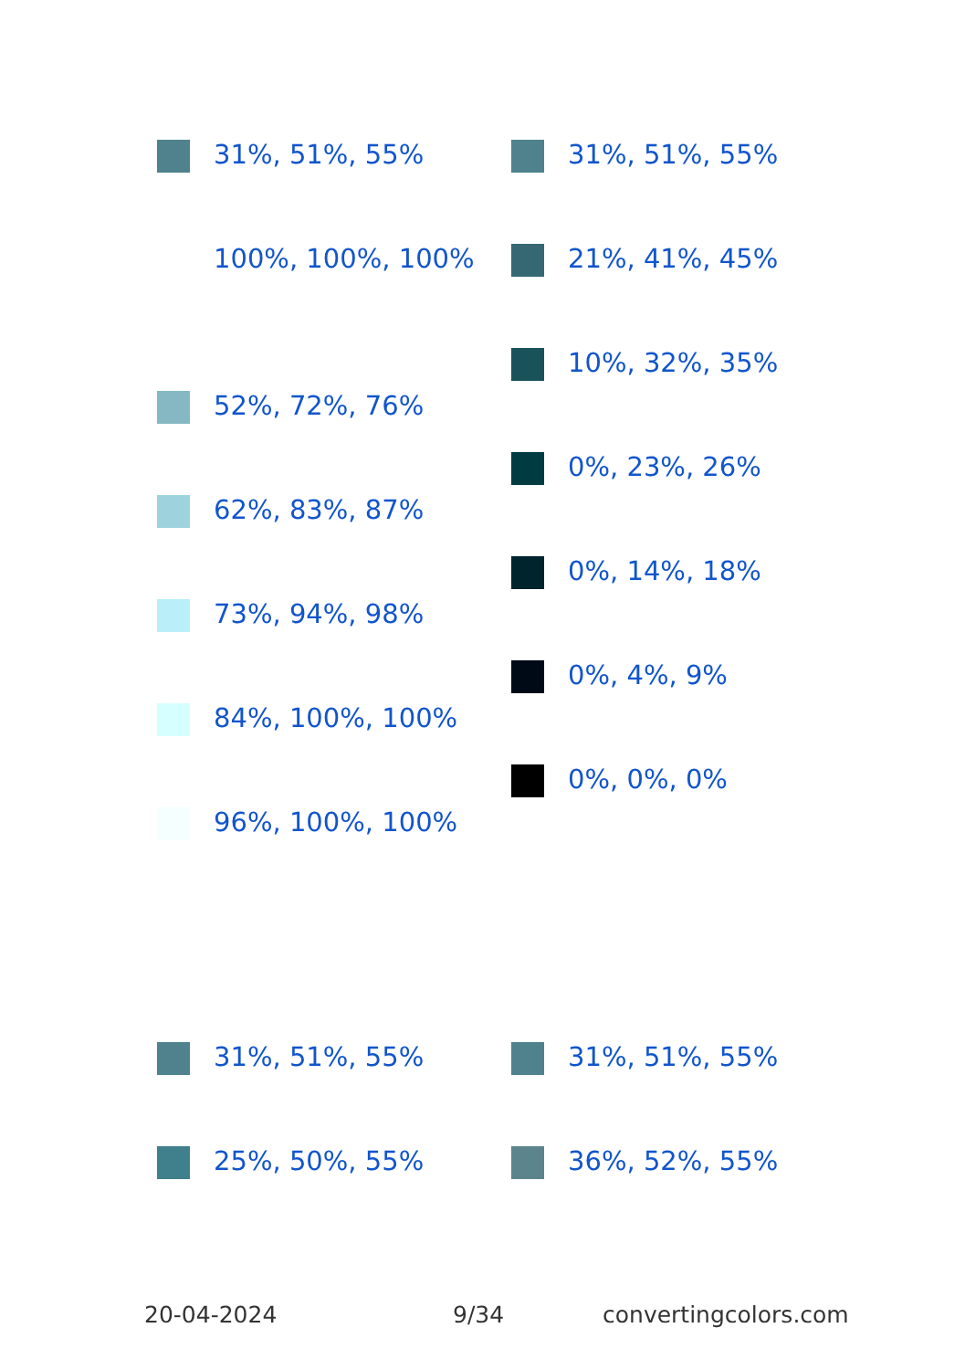31%, 51%, 55%
100%, 100%, 100%
52%, 72%, 76%
62%, 83%, 87%
73%, 94%, 98%
84%, 100%, 100%
96%, 100%, 100%
31%, 51%, 55%
21%, 41%, 45%
10%, 32%, 35%
0%, 23%, 26%
0%, 14%, 18%
0%, 4%, 9%
0%, 0%, 0%
31%, 51%, 55%
25%, 50%, 55%
31%, 51%, 55%
36%, 52%, 55%
20-04-2024 9/34 convertingcolors.com